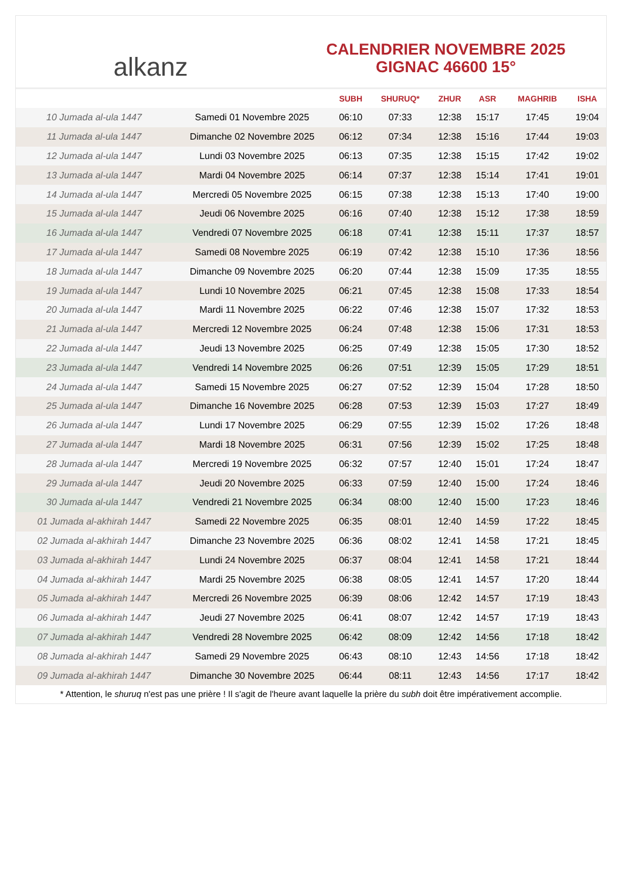alkanz
CALENDRIER NOVEMBRE 2025
GIGNAC 46600 15°
| | | SUBH | SHURUQ* | ZHUR | ASR | MAGHRIB | ISHA |
| --- | --- | --- | --- | --- | --- | --- | --- |
| 10 Jumada al-ula 1447 | Samedi 01 Novembre 2025 | 06:10 | 07:33 | 12:38 | 15:17 | 17:45 | 19:04 |
| 11 Jumada al-ula 1447 | Dimanche 02 Novembre 2025 | 06:12 | 07:34 | 12:38 | 15:16 | 17:44 | 19:03 |
| 12 Jumada al-ula 1447 | Lundi 03 Novembre 2025 | 06:13 | 07:35 | 12:38 | 15:15 | 17:42 | 19:02 |
| 13 Jumada al-ula 1447 | Mardi 04 Novembre 2025 | 06:14 | 07:37 | 12:38 | 15:14 | 17:41 | 19:01 |
| 14 Jumada al-ula 1447 | Mercredi 05 Novembre 2025 | 06:15 | 07:38 | 12:38 | 15:13 | 17:40 | 19:00 |
| 15 Jumada al-ula 1447 | Jeudi 06 Novembre 2025 | 06:16 | 07:40 | 12:38 | 15:12 | 17:38 | 18:59 |
| 16 Jumada al-ula 1447 | Vendredi 07 Novembre 2025 | 06:18 | 07:41 | 12:38 | 15:11 | 17:37 | 18:57 |
| 17 Jumada al-ula 1447 | Samedi 08 Novembre 2025 | 06:19 | 07:42 | 12:38 | 15:10 | 17:36 | 18:56 |
| 18 Jumada al-ula 1447 | Dimanche 09 Novembre 2025 | 06:20 | 07:44 | 12:38 | 15:09 | 17:35 | 18:55 |
| 19 Jumada al-ula 1447 | Lundi 10 Novembre 2025 | 06:21 | 07:45 | 12:38 | 15:08 | 17:33 | 18:54 |
| 20 Jumada al-ula 1447 | Mardi 11 Novembre 2025 | 06:22 | 07:46 | 12:38 | 15:07 | 17:32 | 18:53 |
| 21 Jumada al-ula 1447 | Mercredi 12 Novembre 2025 | 06:24 | 07:48 | 12:38 | 15:06 | 17:31 | 18:53 |
| 22 Jumada al-ula 1447 | Jeudi 13 Novembre 2025 | 06:25 | 07:49 | 12:38 | 15:05 | 17:30 | 18:52 |
| 23 Jumada al-ula 1447 | Vendredi 14 Novembre 2025 | 06:26 | 07:51 | 12:39 | 15:05 | 17:29 | 18:51 |
| 24 Jumada al-ula 1447 | Samedi 15 Novembre 2025 | 06:27 | 07:52 | 12:39 | 15:04 | 17:28 | 18:50 |
| 25 Jumada al-ula 1447 | Dimanche 16 Novembre 2025 | 06:28 | 07:53 | 12:39 | 15:03 | 17:27 | 18:49 |
| 26 Jumada al-ula 1447 | Lundi 17 Novembre 2025 | 06:29 | 07:55 | 12:39 | 15:02 | 17:26 | 18:48 |
| 27 Jumada al-ula 1447 | Mardi 18 Novembre 2025 | 06:31 | 07:56 | 12:39 | 15:02 | 17:25 | 18:48 |
| 28 Jumada al-ula 1447 | Mercredi 19 Novembre 2025 | 06:32 | 07:57 | 12:40 | 15:01 | 17:24 | 18:47 |
| 29 Jumada al-ula 1447 | Jeudi 20 Novembre 2025 | 06:33 | 07:59 | 12:40 | 15:00 | 17:24 | 18:46 |
| 30 Jumada al-ula 1447 | Vendredi 21 Novembre 2025 | 06:34 | 08:00 | 12:40 | 15:00 | 17:23 | 18:46 |
| 01 Jumada al-akhirah 1447 | Samedi 22 Novembre 2025 | 06:35 | 08:01 | 12:40 | 14:59 | 17:22 | 18:45 |
| 02 Jumada al-akhirah 1447 | Dimanche 23 Novembre 2025 | 06:36 | 08:02 | 12:41 | 14:58 | 17:21 | 18:45 |
| 03 Jumada al-akhirah 1447 | Lundi 24 Novembre 2025 | 06:37 | 08:04 | 12:41 | 14:58 | 17:21 | 18:44 |
| 04 Jumada al-akhirah 1447 | Mardi 25 Novembre 2025 | 06:38 | 08:05 | 12:41 | 14:57 | 17:20 | 18:44 |
| 05 Jumada al-akhirah 1447 | Mercredi 26 Novembre 2025 | 06:39 | 08:06 | 12:42 | 14:57 | 17:19 | 18:43 |
| 06 Jumada al-akhirah 1447 | Jeudi 27 Novembre 2025 | 06:41 | 08:07 | 12:42 | 14:57 | 17:19 | 18:43 |
| 07 Jumada al-akhirah 1447 | Vendredi 28 Novembre 2025 | 06:42 | 08:09 | 12:42 | 14:56 | 17:18 | 18:42 |
| 08 Jumada al-akhirah 1447 | Samedi 29 Novembre 2025 | 06:43 | 08:10 | 12:43 | 14:56 | 17:18 | 18:42 |
| 09 Jumada al-akhirah 1447 | Dimanche 30 Novembre 2025 | 06:44 | 08:11 | 12:43 | 14:56 | 17:17 | 18:42 |
* Attention, le shuruq n'est pas une prière ! Il s'agit de l'heure avant laquelle la prière du subh doit être impérativement accomplie.